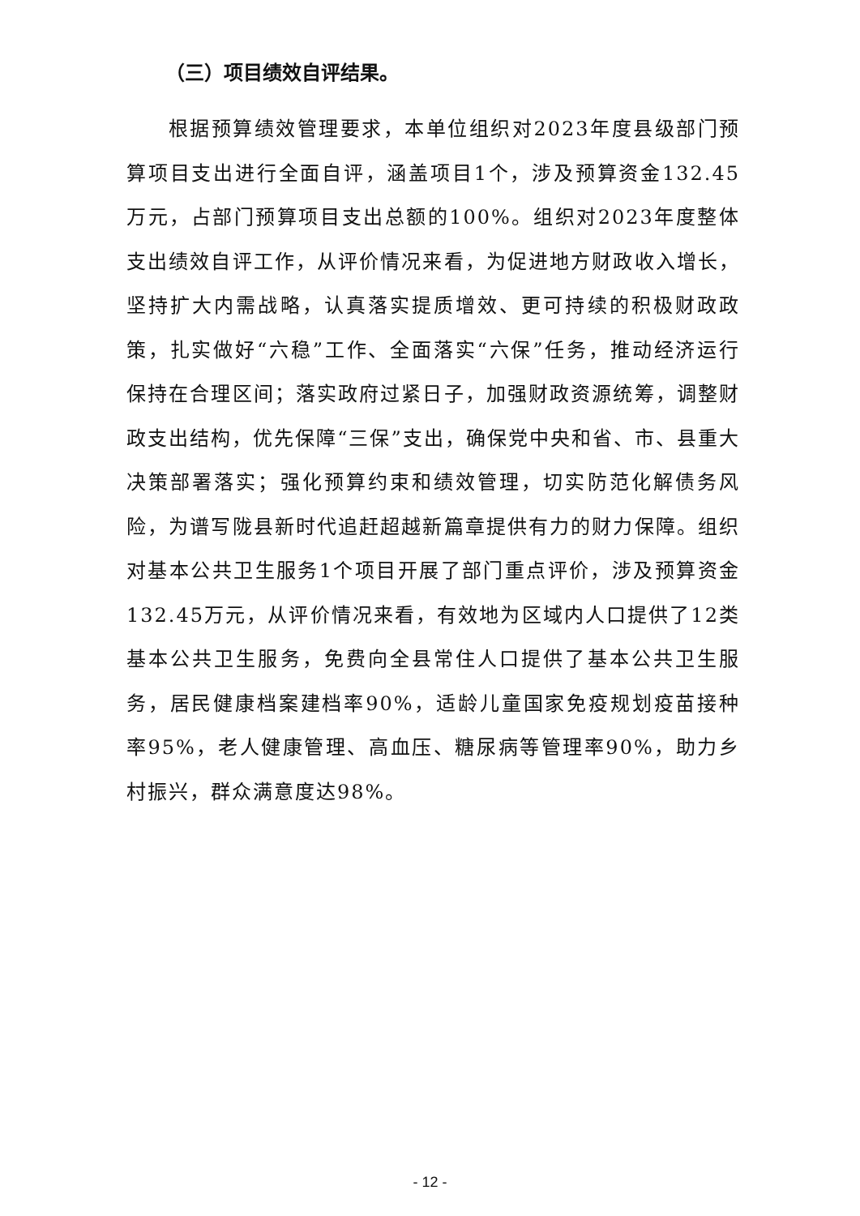（三）项目绩效自评结果。
根据预算绩效管理要求，本单位组织对2023年度县级部门预算项目支出进行全面自评，涵盖项目1个，涉及预算资金132.45万元，占部门预算项目支出总额的100%。组织对2023年度整体支出绩效自评工作，从评价情况来看，为促进地方财政收入增长，坚持扩大内需战略，认真落实提质增效、更可持续的积极财政政策，扎实做好“六稳”工作、全面落实“六保”任务，推动经济运行保持在合理区间；落实政府过紧日子，加强财政资源统筹，调整财政支出结构，优先保障“三保”支出，确保党中央和省、市、县重大决策部署落实；强化预算约束和绩效管理，切实防范化解债务风险，为谱写陇县新时代追赶超越新篇章提供有力的财力保障。组织对基本公共卫生服务1个项目开展了部门重点评价，涉及预算资金132.45万元，从评价情况来看，有效地为区域内人口提供了12类基本公共卫生服务，免费向全县常住人口提供了基本公共卫生服务，居民健康档案建档率90%，适龄儿童国家免疫规划疫苗接种率95%，老人健康管理、高血压、糖尿病等管理率90%，助力乡村振兴，群众满意度达98%。
- 12 -